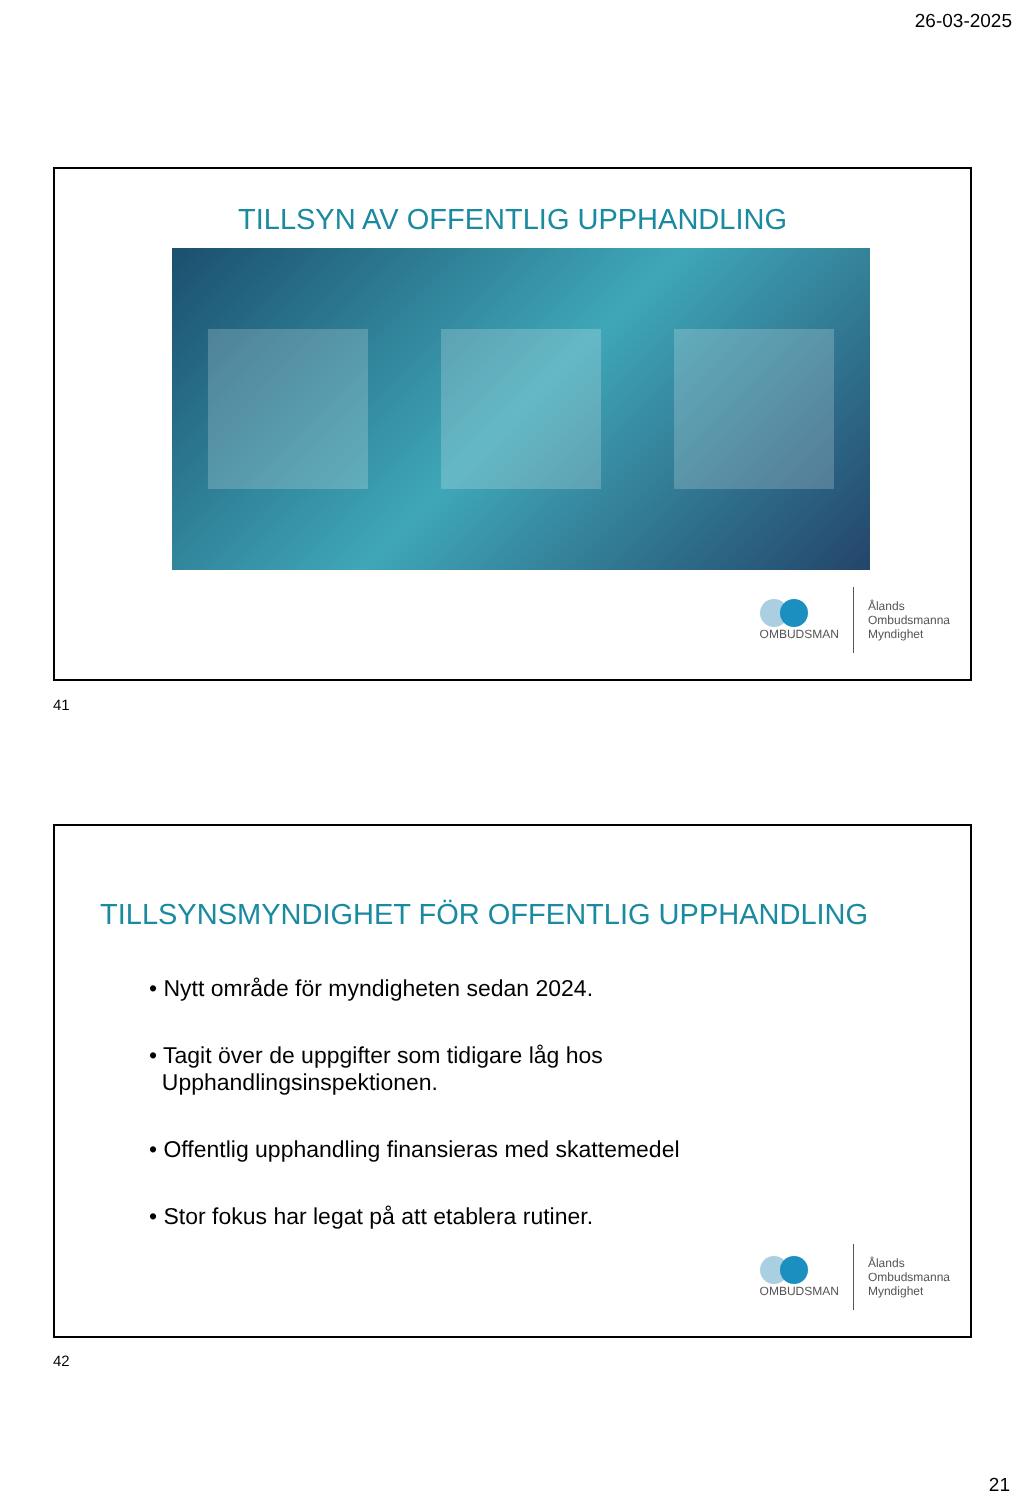26-03-2025
TILLSYN AV OFFENTLIG UPPHANDLING
OMBUDSMAN
Ålands
Ombudsmanna
Myndighet
41
TILLSYNSMYNDIGHET FÖR OFFENTLIG UPPHANDLING
• Nytt område för myndigheten sedan 2024.
• Tagit över de uppgifter som tidigare låg hos
Upphandlingsinspektionen.
• Offentlig upphandling finansieras med skattemedel
• Stor fokus har legat på att etablera rutiner.
OMBUDSMAN
Ålands
Ombudsmanna
Myndighet
42
21